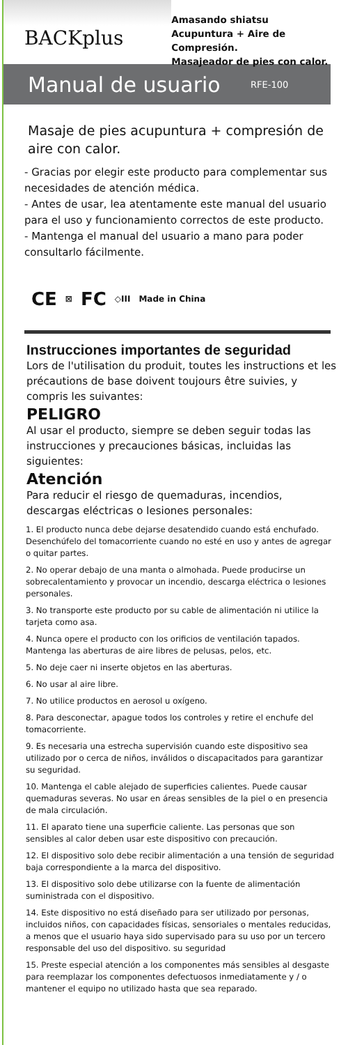BACKplus
Amasando shiatsu
Acupuntura + Aire de Compresión.
Masajeador de pies con calor.
Manual de usuario
RFE-100
Masaje de pies acupuntura + compresión de aire con calor.
- Gracias por elegir este producto para complementar sus necesidades de atención médica.
- Antes de usar, lea atentamente este manual del usuario para el uso y funcionamiento correctos de este producto.
- Mantenga el manual del usuario a mano para poder consultarlo fácilmente.
CE ⊠ FC ◇III Made in China
Instrucciones importantes de seguridad
Lors de l'utilisation du produit, toutes les instructions et les précautions de base doivent toujours être suivies, y compris les suivantes:
PELIGRO
Al usar el producto, siempre se deben seguir todas las instrucciones y precauciones básicas, incluidas las siguientes:
Atención
Para reducir el riesgo de quemaduras, incendios, descargas eléctricas o lesiones personales:
1. El producto nunca debe dejarse desatendido cuando está enchufado. Desenchúfelo del tomacorriente cuando no esté en uso y antes de agregar o quitar partes.
2. No operar debajo de una manta o almohada. Puede producirse un sobrecalentamiento y provocar un incendio, descarga eléctrica o lesiones personales.
3. No transporte este producto por su cable de alimentación ni utilice la tarjeta como asa.
4. Nunca opere el producto con los orificios de ventilación tapados. Mantenga las aberturas de aire libres de pelusas, pelos, etc.
5. No deje caer ni inserte objetos en las aberturas.
6. No usar al aire libre.
7. No utilice productos en aerosol u oxígeno.
8. Para desconectar, apague todos los controles y retire el enchufe del tomacorriente.
9. Es necesaria una estrecha supervisión cuando este dispositivo sea utilizado por o cerca de niños, inválidos o discapacitados para garantizar su seguridad.
10. Mantenga el cable alejado de superficies calientes. Puede causar quemaduras severas. No usar en áreas sensibles de la piel o en presencia de mala circulación.
11. El aparato tiene una superficie caliente. Las personas que son sensibles al calor deben usar este dispositivo con precaución.
12. El dispositivo solo debe recibir alimentación a una tensión de seguridad baja correspondiente a la marca del dispositivo.
13. El dispositivo solo debe utilizarse con la fuente de alimentación suministrada con el dispositivo.
14. Este dispositivo no está diseñado para ser utilizado por personas, incluidos niños, con capacidades físicas, sensoriales o mentales reducidas, a menos que el usuario haya sido supervisado para su uso por un tercero responsable del uso del dispositivo. su seguridad
15. Preste especial atención a los componentes más sensibles al desgaste para reemplazar los componentes defectuosos inmediatamente y / o mantener el equipo no utilizado hasta que sea reparado.